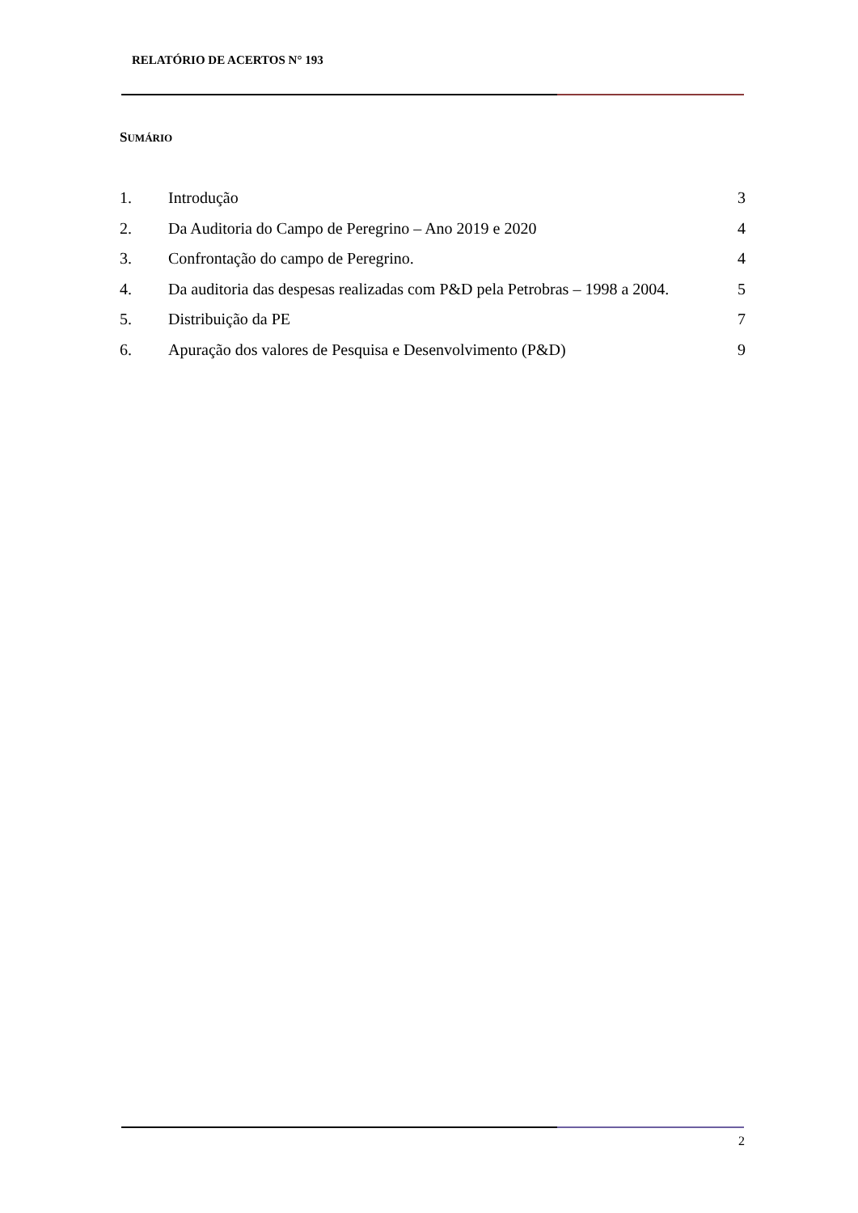RELATÓRIO DE ACERTOS N° 193
SUMÁRIO
| 1. | Introdução | 3 |
| 2. | Da Auditoria do Campo de Peregrino – Ano 2019 e 2020 | 4 |
| 3. | Confrontação do campo de Peregrino. | 4 |
| 4. | Da auditoria das despesas realizadas com P&D pela Petrobras – 1998 a 2004. | 5 |
| 5. | Distribuição da PE | 7 |
| 6. | Apuração dos valores de Pesquisa e Desenvolvimento (P&D) | 9 |
2